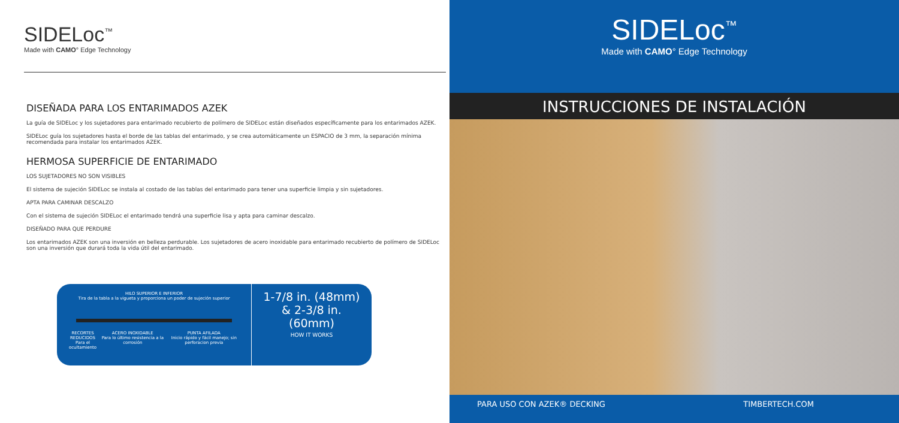SIDELoc<sup>™</sup>
Made with CAMO° Edge Technology
DISEÑADA PARA LOS ENTARIMADOS AZEK
La guía de SIDELoc y los sujetadores para entarimado recubierto de polímero de SIDELoc están diseñados específicamente para los entarimados AZEK.
SIDELoc guía los sujetadores hasta el borde de las tablas del entarimado, y se crea automáticamente un ESPACIO de 3 mm, la separación mínima recomendada para instalar los entarimados AZEK.
HERMOSA SUPERFICIE DE ENTARIMADO
LOS SUJETADORES NO SON VISIBLES
El sistema de sujeción SIDELoc se instala al costado de las tablas del entarimado para tener una superficie limpia y sin sujetadores.
APTA PARA CAMINAR DESCALZO
Con el sistema de sujeción SIDELoc el entarimado tendrá una superficie lisa y apta para caminar descalzo.
DISEÑADO PARA QUE PERDURE
Los entarimados AZEK son una inversión en belleza perdurable. Los sujetadores de acero inoxidable para entarimado recubierto de polímero de SIDELoc son una inversión que durará toda la vida útil del entarimado.
HILO SUPERIOR E INFERIOR
Tira de la tabla a la vigueta y proporciona un poder de sujeción superior
RECORTES REDUCIDOS
Para el ocultamiento ACERO INOXIDABLE
Para lo último resistencia a la corrosión PUNTA AFILADA
Inicio rápido y fácil manejo; sin perforacion previa
1-7/8 in. (48mm)
& 2-3/8 in. (60mm)
HOW IT WORKS
SIDELoc<sup>™</sup>
Made with CAMO° Edge Technology
INSTRUCCIONES DE INSTALACIÓN
PARA USO CON AZEK® DECKING TIMBERTECH.COM